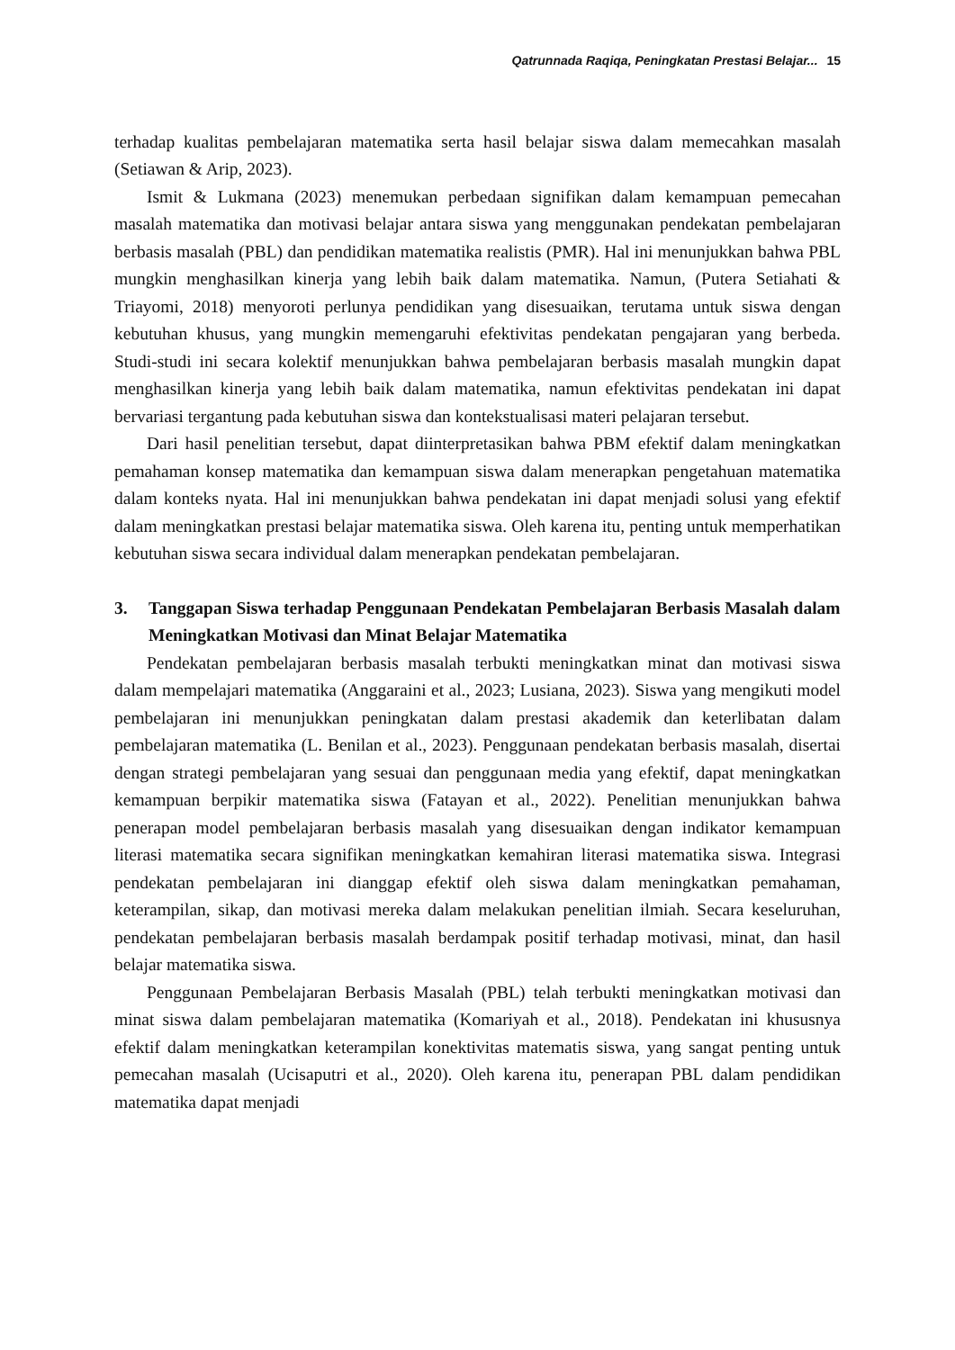Qatrunnada Raqiqa, Peningkatan Prestasi Belajar... 15
terhadap kualitas pembelajaran matematika serta hasil belajar siswa dalam memecahkan masalah (Setiawan & Arip, 2023).
Ismit & Lukmana (2023) menemukan perbedaan signifikan dalam kemampuan pemecahan masalah matematika dan motivasi belajar antara siswa yang menggunakan pendekatan pembelajaran berbasis masalah (PBL) dan pendidikan matematika realistis (PMR). Hal ini menunjukkan bahwa PBL mungkin menghasilkan kinerja yang lebih baik dalam matematika. Namun, (Putera Setiahati & Triayomi, 2018) menyoroti perlunya pendidikan yang disesuaikan, terutama untuk siswa dengan kebutuhan khusus, yang mungkin memengaruhi efektivitas pendekatan pengajaran yang berbeda. Studi-studi ini secara kolektif menunjukkan bahwa pembelajaran berbasis masalah mungkin dapat menghasilkan kinerja yang lebih baik dalam matematika, namun efektivitas pendekatan ini dapat bervariasi tergantung pada kebutuhan siswa dan kontekstualisasi materi pelajaran tersebut.
Dari hasil penelitian tersebut, dapat diinterpretasikan bahwa PBM efektif dalam meningkatkan pemahaman konsep matematika dan kemampuan siswa dalam menerapkan pengetahuan matematika dalam konteks nyata. Hal ini menunjukkan bahwa pendekatan ini dapat menjadi solusi yang efektif dalam meningkatkan prestasi belajar matematika siswa. Oleh karena itu, penting untuk memperhatikan kebutuhan siswa secara individual dalam menerapkan pendekatan pembelajaran.
3. Tanggapan Siswa terhadap Penggunaan Pendekatan Pembelajaran Berbasis Masalah dalam Meningkatkan Motivasi dan Minat Belajar Matematika
Pendekatan pembelajaran berbasis masalah terbukti meningkatkan minat dan motivasi siswa dalam mempelajari matematika (Anggaraini et al., 2023; Lusiana, 2023). Siswa yang mengikuti model pembelajaran ini menunjukkan peningkatan dalam prestasi akademik dan keterlibatan dalam pembelajaran matematika (L. Benilan et al., 2023). Penggunaan pendekatan berbasis masalah, disertai dengan strategi pembelajaran yang sesuai dan penggunaan media yang efektif, dapat meningkatkan kemampuan berpikir matematika siswa (Fatayan et al., 2022). Penelitian menunjukkan bahwa penerapan model pembelajaran berbasis masalah yang disesuaikan dengan indikator kemampuan literasi matematika secara signifikan meningkatkan kemahiran literasi matematika siswa. Integrasi pendekatan pembelajaran ini dianggap efektif oleh siswa dalam meningkatkan pemahaman, keterampilan, sikap, dan motivasi mereka dalam melakukan penelitian ilmiah. Secara keseluruhan, pendekatan pembelajaran berbasis masalah berdampak positif terhadap motivasi, minat, dan hasil belajar matematika siswa.
Penggunaan Pembelajaran Berbasis Masalah (PBL) telah terbukti meningkatkan motivasi dan minat siswa dalam pembelajaran matematika (Komariyah et al., 2018). Pendekatan ini khususnya efektif dalam meningkatkan keterampilan konektivitas matematis siswa, yang sangat penting untuk pemecahan masalah (Ucisaputri et al., 2020). Oleh karena itu, penerapan PBL dalam pendidikan matematika dapat menjadi